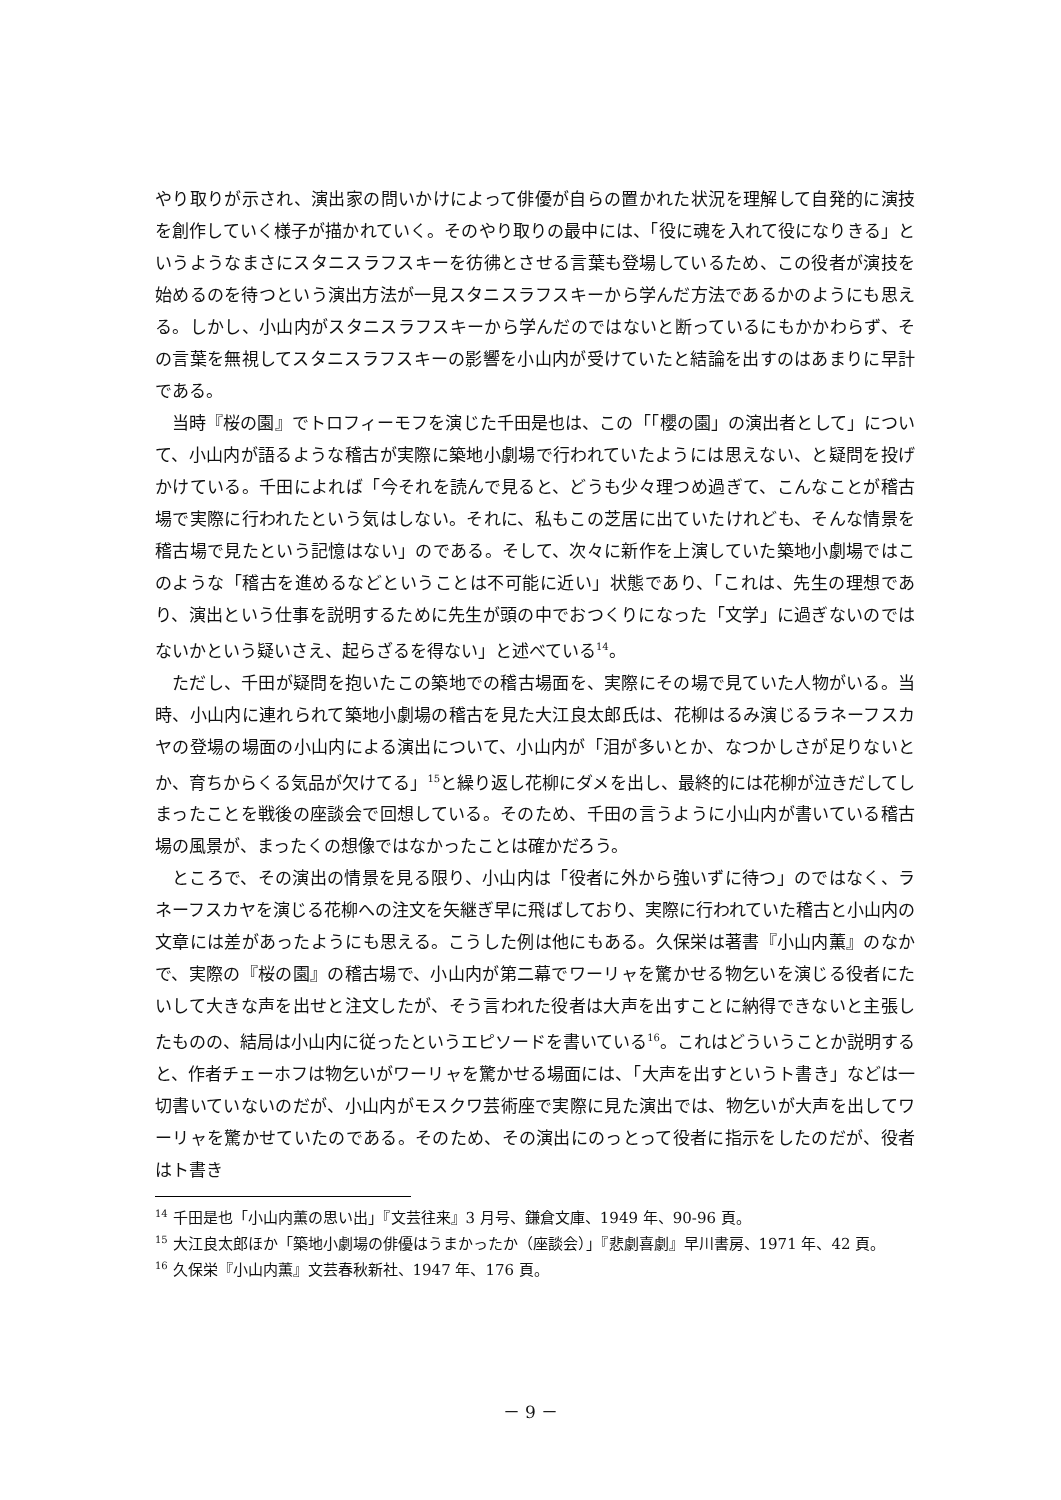やり取りが示され、演出家の問いかけによって俳優が自らの置かれた状況を理解して自発的に演技を創作していく様子が描かれていく。そのやり取りの最中には、「役に魂を入れて役になりきる」というようなまさにスタニスラフスキーを彷彿とさせる言葉も登場しているため、この役者が演技を始めるのを待つという演出方法が一見スタニスラフスキーから学んだ方法であるかのようにも思える。しかし、小山内がスタニスラフスキーから学んだのではないと断っているにもかかわらず、その言葉を無視してスタニスラフスキーの影響を小山内が受けていたと結論を出すのはあまりに早計である。
当時『桜の園』でトロフィーモフを演じた千田是也は、この「「櫻の園」の演出者として」について、小山内が語るような稽古が実際に築地小劇場で行われていたようには思えない、と疑問を投げかけている。千田によれば「今それを読んで見ると、どうも少々理つめ過ぎて、こんなことが稽古場で実際に行われたという気はしない。それに、私もこの芝居に出ていたけれども、そんな情景を稽古場で見たという記憶はない」のである。そして、次々に新作を上演していた築地小劇場ではこのような「稽古を進めるなどということは不可能に近い」状態であり、「これは、先生の理想であり、演出という仕事を説明するために先生が頭の中でおつくりになった「文学」に過ぎないのではないかという疑いさえ、起らざるを得ない」と述べている<sup>14</sup>。
ただし、千田が疑問を抱いたこの築地での稽古場面を、実際にその場で見ていた人物がいる。当時、小山内に連れられて築地小劇場の稽古を見た大江良太郎氏は、花柳はるみ演じるラネーフスカヤの登場の場面の小山内による演出について、小山内が「泪が多いとか、なつかしさが足りないとか、育ちからくる気品が欠けてる」<sup>15</sup>と繰り返し花柳にダメを出し、最終的には花柳が泣きだしてしまったことを戦後の座談会で回想している。そのため、千田の言うように小山内が書いている稽古場の風景が、まったくの想像ではなかったことは確かだろう。
ところで、その演出の情景を見る限り、小山内は「役者に外から強いずに待つ」のではなく、ラネーフスカヤを演じる花柳への注文を矢継ぎ早に飛ばしており、実際に行われていた稽古と小山内の文章には差があったようにも思える。こうした例は他にもある。久保栄は著書『小山内薫』のなかで、実際の『桜の園』の稽古場で、小山内が第二幕でワーリャを驚かせる物乞いを演じる役者にたいして大きな声を出せと注文したが、そう言われた役者は大声を出すことに納得できないと主張したものの、結局は小山内に従ったというエピソードを書いている<sup>16</sup>。これはどういうことか説明すると、作者チェーホフは物乞いがワーリャを驚かせる場面には、「大声を出すというト書き」などは一切書いていないのだが、小山内がモスクワ芸術座で実際に見た演出では、物乞いが大声を出してワーリャを驚かせていたのである。そのため、その演出にのっとって役者に指示をしたのだが、役者はト書き
<sup>14</sup> 千田是也「小山内薫の思い出」『文芸往来』3 月号、鎌倉文庫、1949 年、90-96 頁。
<sup>15</sup> 大江良太郎ほか「築地小劇場の俳優はうまかったか（座談会）」『悲劇喜劇』早川書房、1971 年、42 頁。
<sup>16</sup> 久保栄『小山内薫』文芸春秋新社、1947 年、176 頁。
－ 9 －